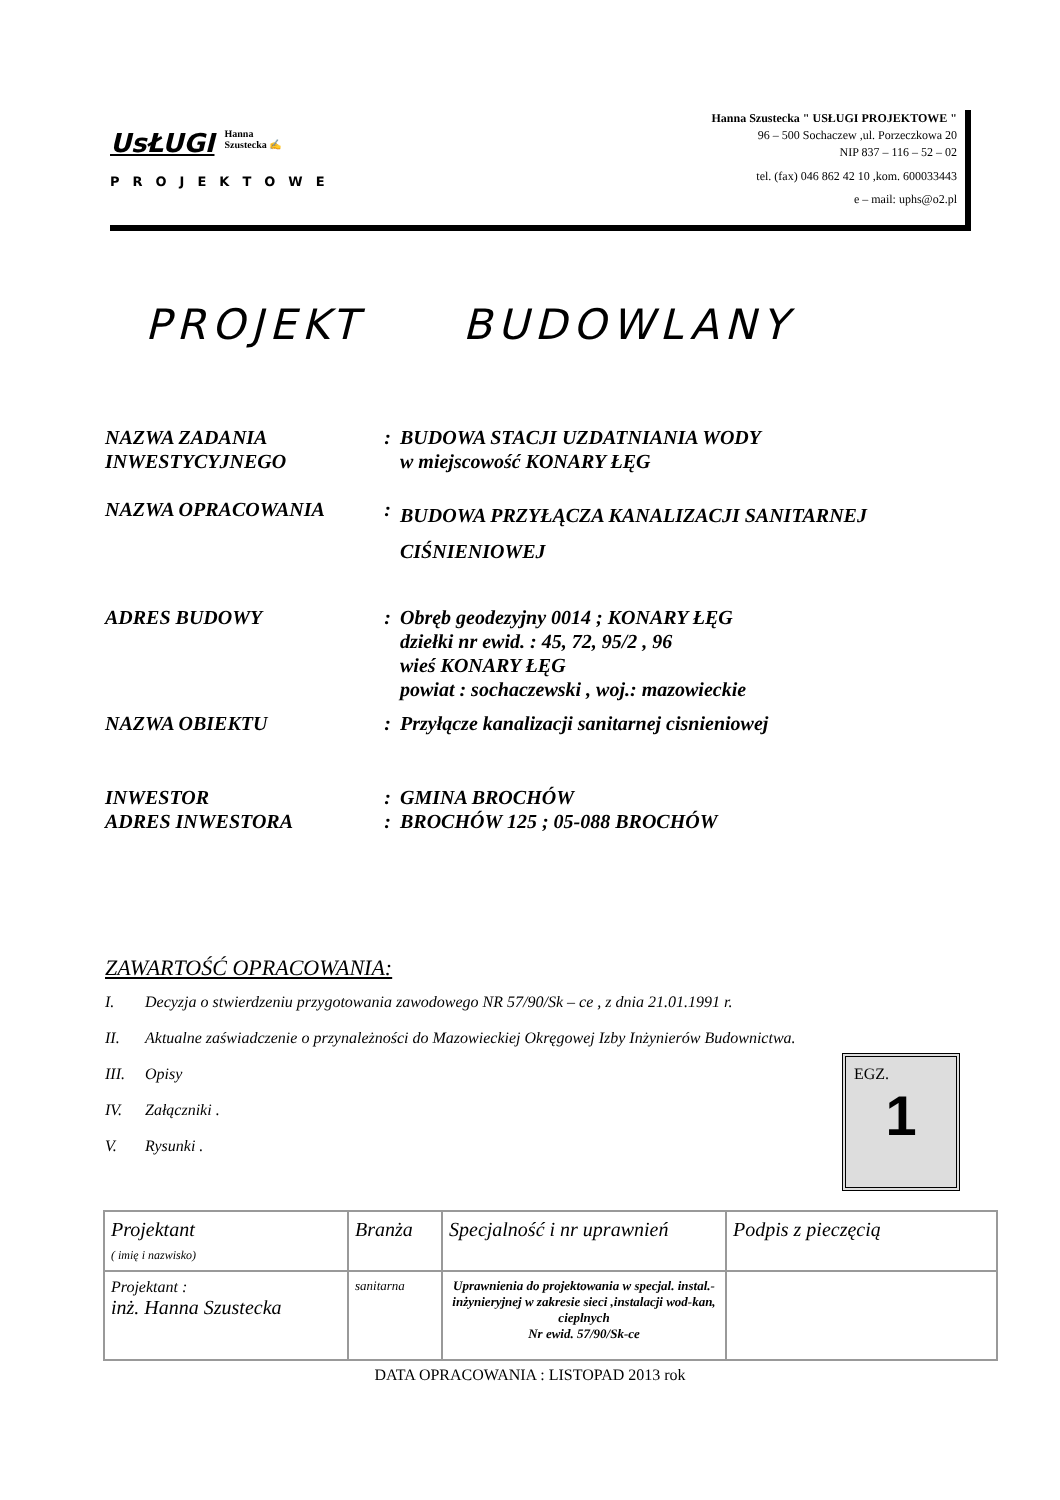UsŁUGI Hanna
Szustecka ✍
PROJEKTOWE
Hanna Szustecka " USŁUGI PROJEKTOWE "
96 – 500 Sochaczew ,ul. Porzeczkowa 20
NIP 837 – 116 – 52 – 02
tel. (fax) 046 862 42 10 ,kom. 600033443
e – mail: uphs@o2.pl
PROJEKT BUDOWLANY
| NAZWA ZADANIA INWESTYCYJNEGO | : | BUDOWA STACJI UZDATNIANIA WODY w miejscowość KONARY ŁĘG |
| NAZWA OPRACOWANIA | : | BUDOWA PRZYŁĄCZA KANALIZACJI SANITARNEJ CIŚNIENIOWEJ |
| ADRES BUDOWY | : | Obręb geodezyjny 0014 ; KONARY ŁĘG dziełki nr ewid. : 45, 72, 95/2 , 96 wieś KONARY ŁĘG powiat : sochaczewski , woj.: mazowieckie |
| NAZWA OBIEKTU | : | Przyłącze kanalizacji sanitarnej cisnieniowej |
| INWESTOR | : | GMINA BROCHÓW |
| ADRES INWESTORA | : | BROCHÓW 125 ; 05-088 BROCHÓW |
ZAWARTOŚĆ OPRACOWANIA:
I. Decyzja o stwierdzeniu przygotowania zawodowego NR 57/90/Sk – ce , z dnia 21.01.1991 r.
II. Aktualne zaświadczenie o przynależności do Mazowieckiej Okręgowej Izby Inżynierów Budownictwa.
III. Opisy
IV. Załączniki .
V. Rysunki .
EGZ.
1
| Projektant ( imię i nazwisko) | Branża | Specjalność i nr uprawnień | Podpis z pieczęcią |
| --- | --- | --- | --- |
| Projektant : inż. Hanna Szustecka | sanitarna | Uprawnienia do projektowania w specjal. instal.-inżynieryjnej w zakresie sieci ,instalacji wod-kan, cieplnych Nr ewid. 57/90/Sk-ce | |
DATA OPRACOWANIA : LISTOPAD 2013 rok